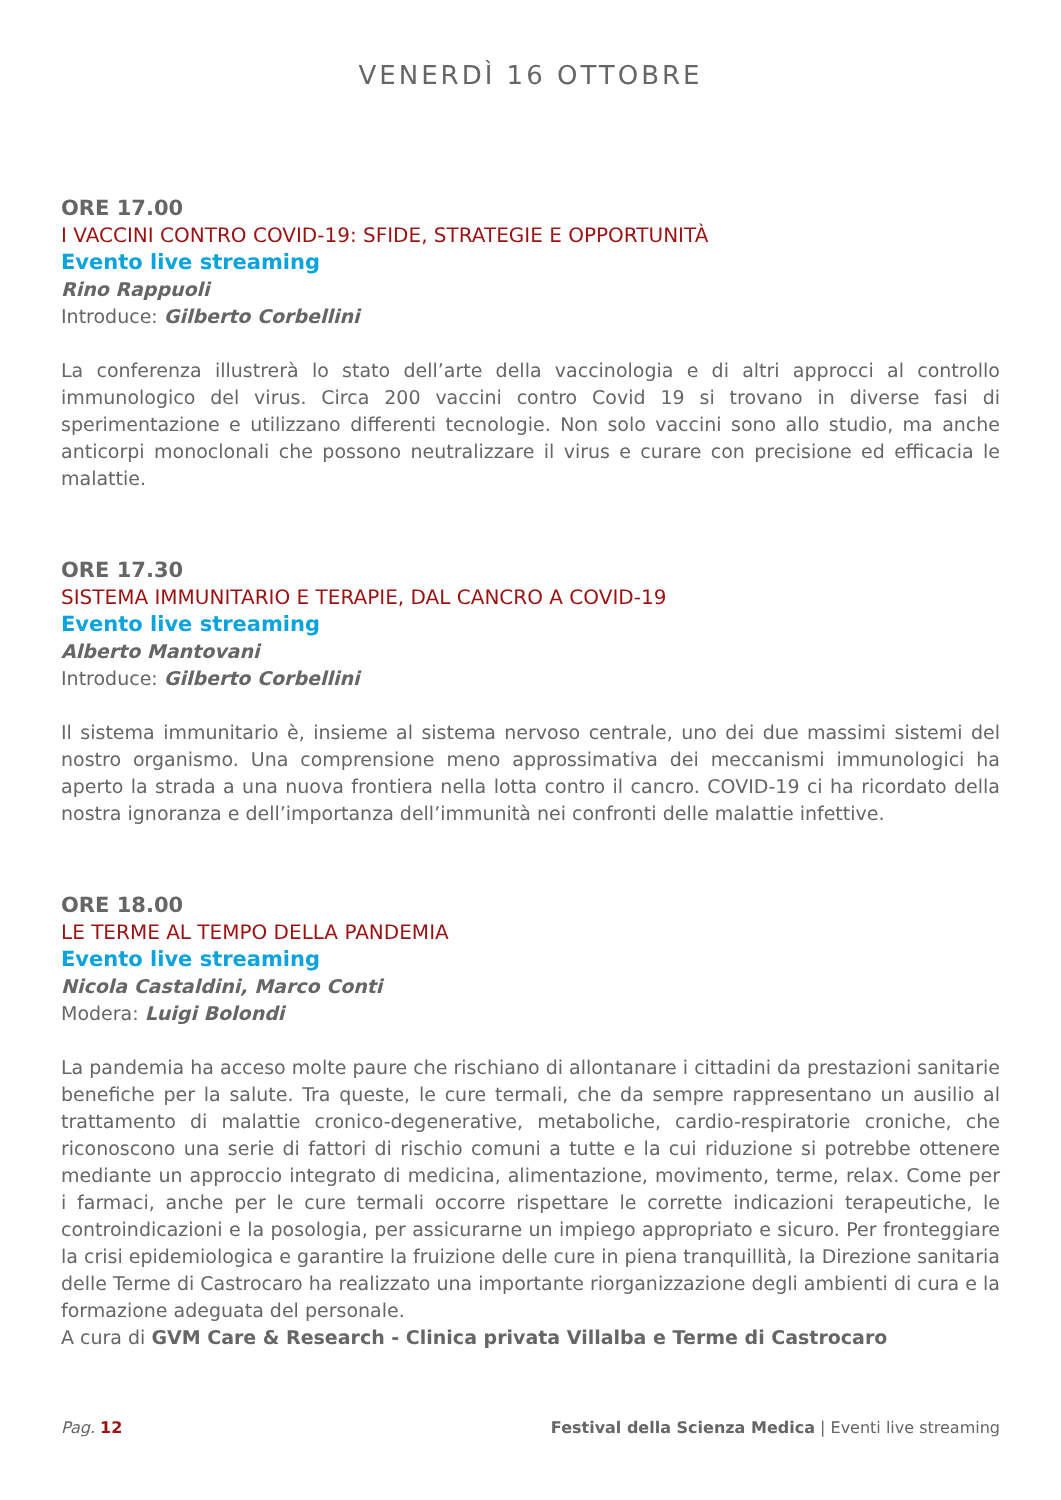VENERDÌ 16 OTTOBRE
ORE 17.00
I VACCINI CONTRO COVID-19: SFIDE, STRATEGIE E OPPORTUNITÀ
Evento live streaming
Rino Rappuoli
Introduce: Gilberto Corbellini
La conferenza illustrerà lo stato dell’arte della vaccinologia e di altri approcci al controllo immunologico del virus. Circa 200 vaccini contro Covid 19 si trovano in diverse fasi di sperimentazione e utilizzano differenti tecnologie. Non solo vaccini sono allo studio, ma anche anticorpi monoclonali che possono neutralizzare il virus e curare con precisione ed efficacia le malattie.
ORE 17.30
SISTEMA IMMUNITARIO E TERAPIE, DAL CANCRO A COVID-19
Evento live streaming
Alberto Mantovani
Introduce: Gilberto Corbellini
Il sistema immunitario è, insieme al sistema nervoso centrale, uno dei due massimi sistemi del nostro organismo. Una comprensione meno approssimativa dei meccanismi immunologici ha aperto la strada a una nuova frontiera nella lotta contro il cancro. COVID-19 ci ha ricordato della nostra ignoranza e dell’importanza dell’immunità nei confronti delle malattie infettive.
ORE 18.00
LE TERME AL TEMPO DELLA PANDEMIA
Evento live streaming
Nicola Castaldini, Marco Conti
Modera: Luigi Bolondi
La pandemia ha acceso molte paure che rischiano di allontanare i cittadini da prestazioni sanitarie benefiche per la salute. Tra queste, le cure termali, che da sempre rappresentano un ausilio al trattamento di malattie cronico-degenerative, metaboliche, cardio-respiratorie croniche, che riconoscono una serie di fattori di rischio comuni a tutte e la cui riduzione si potrebbe ottenere mediante un approccio integrato di medicina, alimentazione, movimento, terme, relax. Come per i farmaci, anche per le cure termali occorre rispettare le corrette indicazioni terapeutiche, le controindicazioni e la posologia, per assicurarne un impiego appropriato e sicuro. Per fronteggiare la crisi epidemiologica e garantire la fruizione delle cure in piena tranquillità, la Direzione sanitaria delle Terme di Castrocaro ha realizzato una importante riorganizzazione degli ambienti di cura e la formazione adeguata del personale.
A cura di GVM Care & Research - Clinica privata Villalba e Terme di Castrocaro
Pag. 12 Festival della Scienza Medica | Eventi live streaming